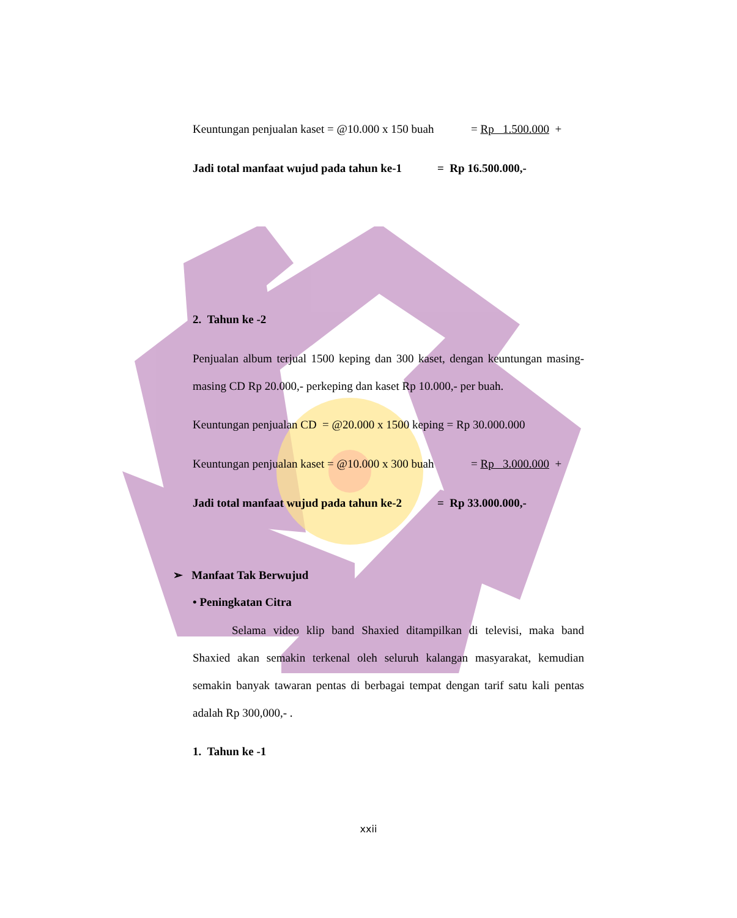Keuntungan penjualan kaset = @10.000 x 150 buah = Rp 1.500.000 +
Jadi total manfaat wujud pada tahun ke-1 = Rp 16.500.000,-
2. Tahun ke -2
Penjualan album terjual 1500 keping dan 300 kaset, dengan keuntungan masing-masing CD Rp 20.000,- perkeping dan kaset Rp 10.000,- per buah.
Keuntungan penjualan CD = @20.000 x 1500 keping = Rp 30.000.000
Keuntungan penjualan kaset = @10.000 x 300 buah = Rp 3.000.000 +
Jadi total manfaat wujud pada tahun ke-2 = Rp 33.000.000,-
➢ Manfaat Tak Berwujud
• Peningkatan Citra
Selama video klip band Shaxied ditampilkan di televisi, maka band Shaxied akan semakin terkenal oleh seluruh kalangan masyarakat, kemudian semakin banyak tawaran pentas di berbagai tempat dengan tarif satu kali pentas adalah Rp 300,000,- .
1. Tahun ke -1
xxii